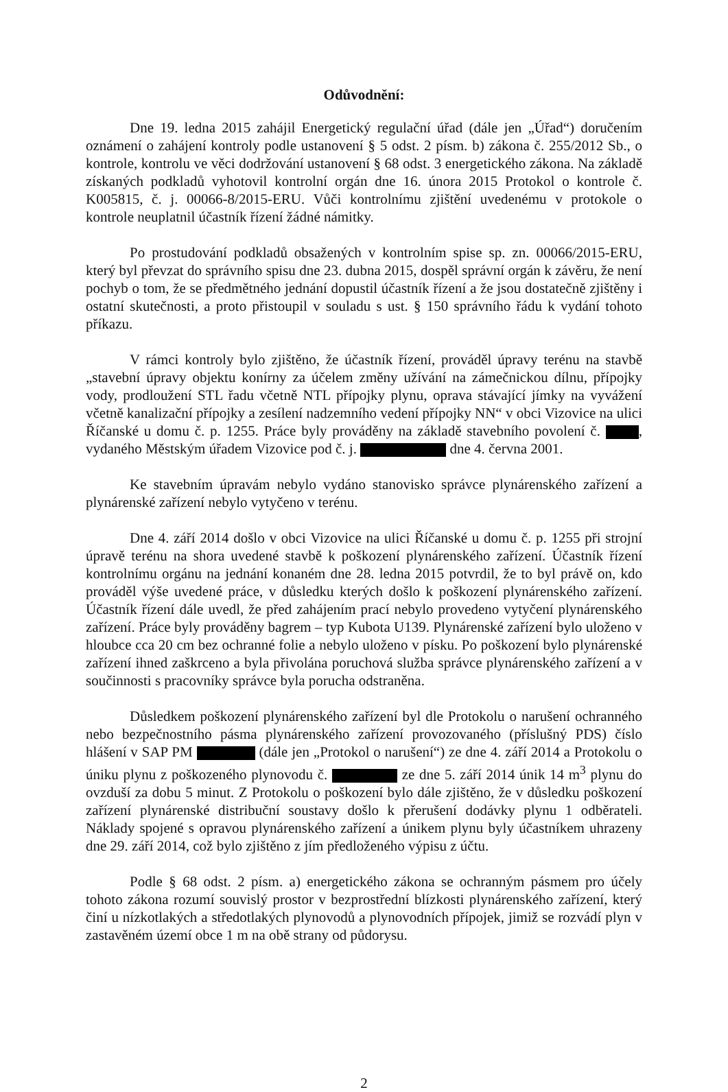Odůvodnění:
Dne 19. ledna 2015 zahájil Energetický regulační úřad (dále jen „Úřad“) doručením oznámení o zahájení kontroly podle ustanovení § 5 odst. 2 písm. b) zákona č. 255/2012 Sb., o kontrole, kontrolu ve věci dodržování ustanovení § 68 odst. 3 energetického zákona. Na základě získaných podkladů vyhotovil kontrolní orgán dne 16. února 2015 Protokol o kontrole č. K005815, č. j. 00066-8/2015-ERU. Vůči kontrolnímu zjištění uvedenému v protokole o kontrole neuplatnil účastník řízení žádné námitky.
Po prostudování podkladů obsažených v kontrolním spise sp. zn. 00066/2015-ERU, který byl převzat do správního spisu dne 23. dubna 2015, dospěl správní orgán k závěru, že není pochyb o tom, že se předmětného jednání dopustil účastník řízení a že jsou dostatečně zjištěny i ostatní skutečnosti, a proto přistoupil v souladu s ust. § 150 správního řádu k vydání tohoto příkazu.
V rámci kontroly bylo zjištěno, že účastník řízení, prováděl úpravy terénu na stavbě „stavební úpravy objektu konírny za účelem změny užívání na zámečnickou dílnu, přípojky vody, prodloužení STL řadu včetně NTL přípojky plynu, oprava stávající jímky na vyvážení včetně kanalizační přípojky a zesílení nadzemního vedení přípojky NN“ v obci Vizovice na ulici Říčanské u domu č. p. 1255. Práce byly prováděny na základě stavebního povolení č. , vydaného Městským úřadem Vizovice pod č. j. dne 4. června 2001.
Ke stavebním úpravám nebylo vydáno stanovisko správce plynárenského zařízení a plynárenské zařízení nebylo vytyčeno v terénu.
Dne 4. září 2014 došlo v obci Vizovice na ulici Říčanské u domu č. p. 1255 při strojní úpravě terénu na shora uvedené stavbě k poškození plynárenského zařízení. Účastník řízení kontrolnímu orgánu na jednání konaném dne 28. ledna 2015 potvrdil, že to byl právě on, kdo prováděl výše uvedené práce, v důsledku kterých došlo k poškození plynárenského zařízení. Účastník řízení dále uvedl, že před zahájením prací nebylo provedeno vytyčení plynárenského zařízení. Práce byly prováděny bagrem – typ Kubota U139. Plynárenské zařízení bylo uloženo v hloubce cca 20 cm bez ochranné folie a nebylo uloženo v písku. Po poškození bylo plynárenské zařízení ihned zaškrceno a byla přivolána poruchová služba správce plynárenského zařízení a v součinnosti s pracovníky správce byla porucha odstraněna.
Důsledkem poškození plynárenského zařízení byl dle Protokolu o narušení ochranného nebo bezpečnostního pásma plynárenského zařízení provozovaného (příslušný PDS) číslo hlášení v SAP PM (dále jen „Protokol o narušení“) ze dne 4. září 2014 a Protokolu o úniku plynu z poškozeného plynovodu č. ze dne 5. září 2014 únik 14 m<sup>3</sup> plynu do ovzduší za dobu 5 minut. Z Protokolu o poškození bylo dále zjištěno, že v důsledku poškození zařízení plynárenské distribuční soustavy došlo k přerušení dodávky plynu 1 odběrateli. Náklady spojené s opravou plynárenského zařízení a únikem plynu byly účastníkem uhrazeny dne 29. září 2014, což bylo zjištěno z jím předloženého výpisu z účtu.
Podle § 68 odst. 2 písm. a) energetického zákona se ochranným pásmem pro účely tohoto zákona rozumí souvislý prostor v bezprostřední blízkosti plynárenského zařízení, který činí u nízkotlakých a středotlakých plynovodů a plynovodních přípojek, jimiž se rozvádí plyn v zastavěném území obce 1 m na obě strany od půdorysu.
2